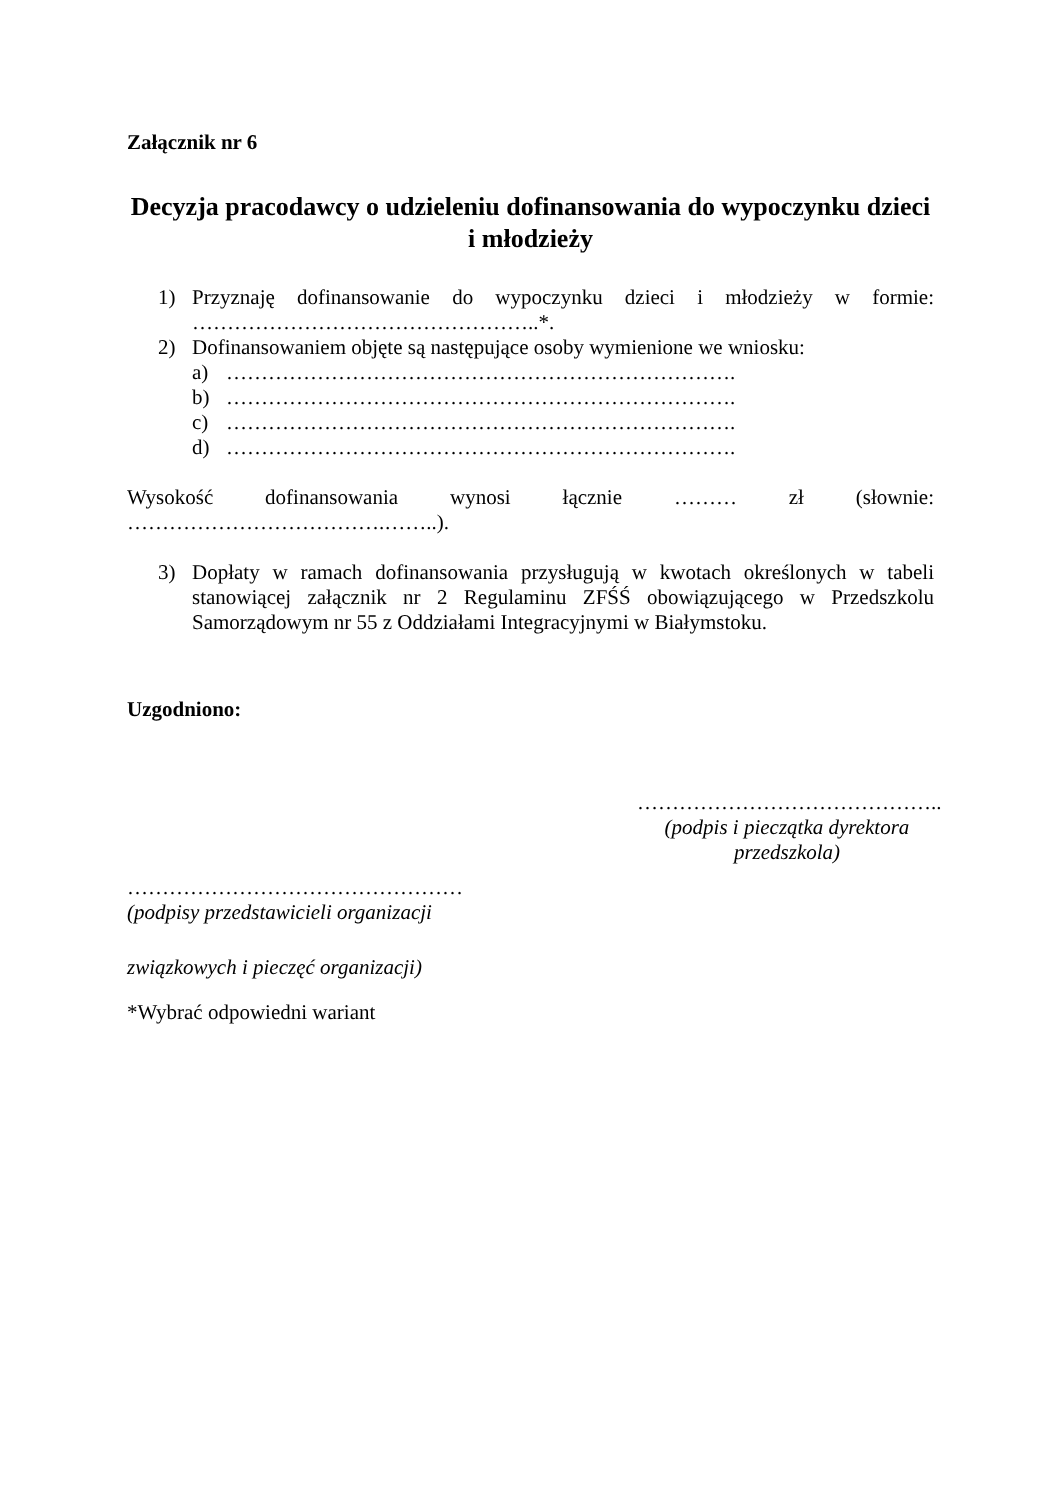Załącznik nr 6
Decyzja pracodawcy o udzieleniu dofinansowania do wypoczynku dzieci i młodzieży
1) Przyznaję dofinansowanie do wypoczynku dzieci i młodzieży w formie:
…………………………………………..*.
2) Dofinansowaniem objęte są następujące osoby wymienione we wniosku:
a) ……………………………………………………………….
b) ……………………………………………………………….
c) ……………………………………………………………….
d) ……………………………………………………………….
Wysokość dofinansowania wynosi łącznie ……… zł (słownie:
……………………………….……..).
3) Dopłaty w ramach dofinansowania przysługują w kwotach określonych w tabeli stanowiącej załącznik nr 2 Regulaminu ZFŚŚ obowiązującego w Przedszkolu Samorządowym nr 55 z Oddziałami Integracyjnymi w Białymstoku.
Uzgodniono:
……………………………………..
(podpis i pieczątka dyrektora przedszkola)
…………………………………………
(podpisy przedstawicieli organizacji
związkowych i pieczęć organizacji)
*Wybrać odpowiedni wariant